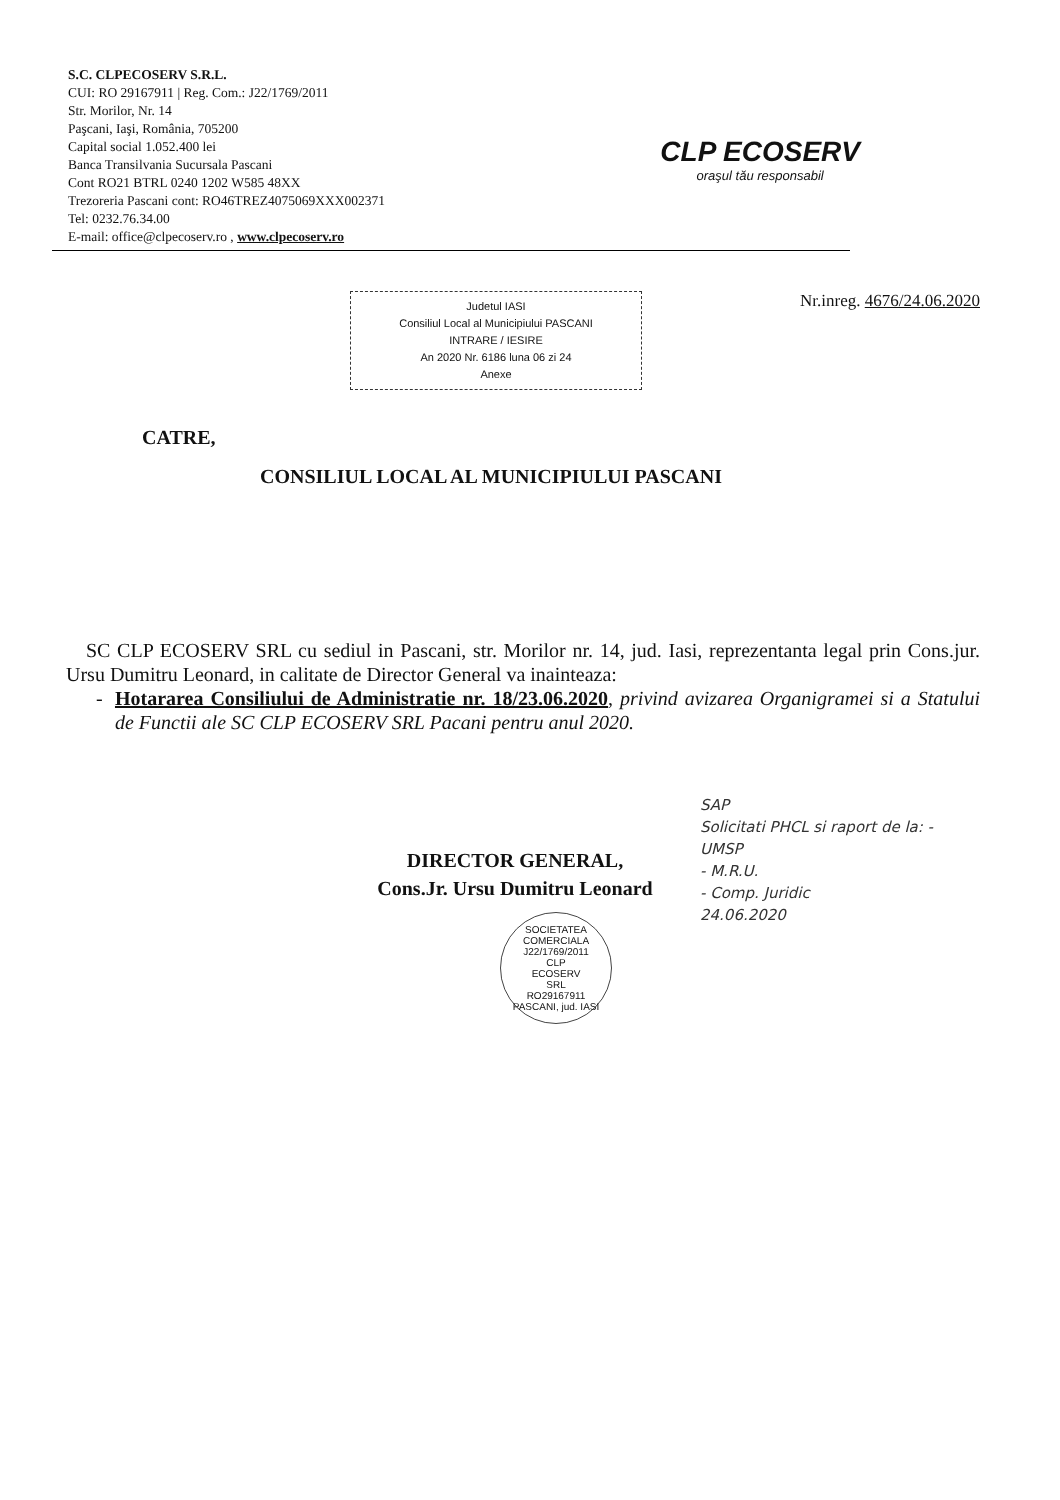S.C. CLPECOSERV S.R.L.
CUI: RO 29167911 | Reg. Com.: J22/1769/2011
Str. Morilor, Nr. 14
Paşcani, Iaşi, România, 705200
Capital social 1.052.400 lei
Banca Transilvania Sucursala Pascani
Cont RO21 BTRL 0240 1202 W585 48XX
Trezoreria Pascani cont: RO46TREZ4075069XXX002371
Tel: 0232.76.34.00
E-mail: office@clpecoserv.ro , www.clpecoserv.ro
CLP ECOSERV
oraşul tău responsabil
Judetul IASI
Consiliul Local al Municipiului PASCANI
INTRARE / IESIRE
An 2020 Nr. 6186 luna 06 zi 24
Anexe
Nr.inreg. 4676/24.06.2020
CATRE,
CONSILIUL LOCAL AL MUNICIPIULUI PASCANI
SC CLP ECOSERV SRL cu sediul in Pascani, str. Morilor nr. 14, jud. Iasi, reprezentanta legal prin Cons.jur. Ursu Dumitru Leonard, in calitate de Director General va inainteaza:
- Hotararea Consiliului de Administratie nr. 18/23.06.2020, privind avizarea Organigramei si a Statului de Functii ale SC CLP ECOSERV SRL Pacani pentru anul 2020.
SAP
Solicitati PHCL si raport de la: - UMSP
- M.R.U.
- Comp. Juridic
24.06.2020
DIRECTOR GENERAL,
Cons.Jr. Ursu Dumitru Leonard
SOCIETATEA COMERCIALA
J22/1769/2011
CLP
ECOSERV
SRL
RO29167911
PASCANI, jud. IASI